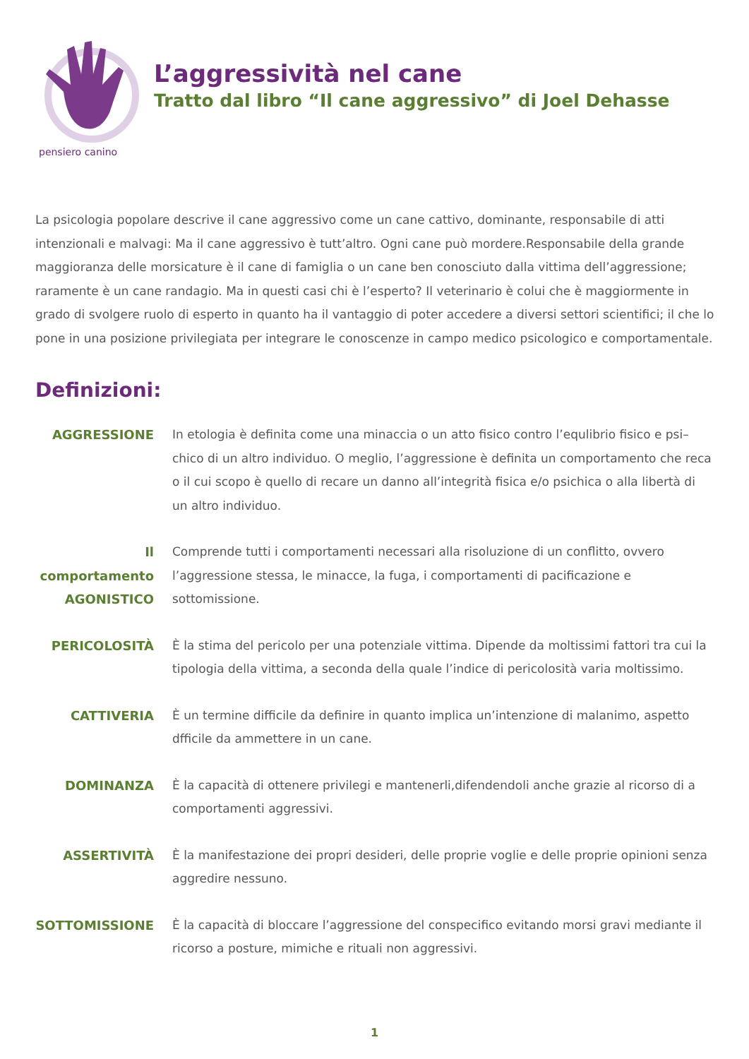pensiero canino
L’aggressività nel cane
Tratto dal libro “Il cane aggressivo” di Joel Dehasse
La psicologia popolare descrive il cane aggressivo come un cane cattivo, dominante, responsabile di atti intenzionali e malvagi: Ma il cane aggressivo è tutt’altro. Ogni cane può mordere.Responsabile della grande maggioranza delle morsicature è il cane di famiglia o un cane ben conosciuto dalla vittima dell’aggressione; raramente è un cane randagio. Ma in questi casi chi è l’esperto? Il veterinario è colui che è maggiormente in grado di svolgere ruolo di esperto in quanto ha il vantaggio di poter accedere a diversi settori scientifici; il che lo pone in una posizione privilegiata per integrare le conoscenze in campo medico psicologico e comportamentale.
Definizioni:
| AGGRESSIONE | In etologia è definita come una minaccia o un atto fisico contro l’equlibrio fisico e psi–chico di un altro individuo. O meglio, l’aggressione è definita un comportamento che reca o il cui scopo è quello di recare un danno all’integrità fisica e/o psichica o alla libertà di un altro individuo. |
| Il comportamento AGONISTICO | Comprende tutti i comportamenti necessari alla risoluzione di un conflitto, ovvero l’aggressione stessa, le minacce, la fuga, i comportamenti di pacificazione e sottomissione. |
| PERICOLOSITÀ | È la stima del pericolo per una potenziale vittima. Dipende da moltissimi fattori tra cui la tipologia della vittima, a seconda della quale l’indice di pericolosità varia moltissimo. |
| CATTIVERIA | È un termine difficile da definire in quanto implica un’intenzione di malanimo, aspetto dfficile da ammettere in un cane. |
| DOMINANZA | È la capacità di ottenere privilegi e mantenerli,difendendoli anche grazie al ricorso di a comportamenti aggressivi. |
| ASSERTIVITÀ | È la manifestazione dei propri desideri, delle proprie voglie e delle proprie opinioni senza aggredire nessuno. |
| SOTTOMISSIONE | È la capacità di bloccare l’aggressione del conspecifico evitando morsi gravi mediante il ricorso a posture, mimiche e rituali non aggressivi. |
1